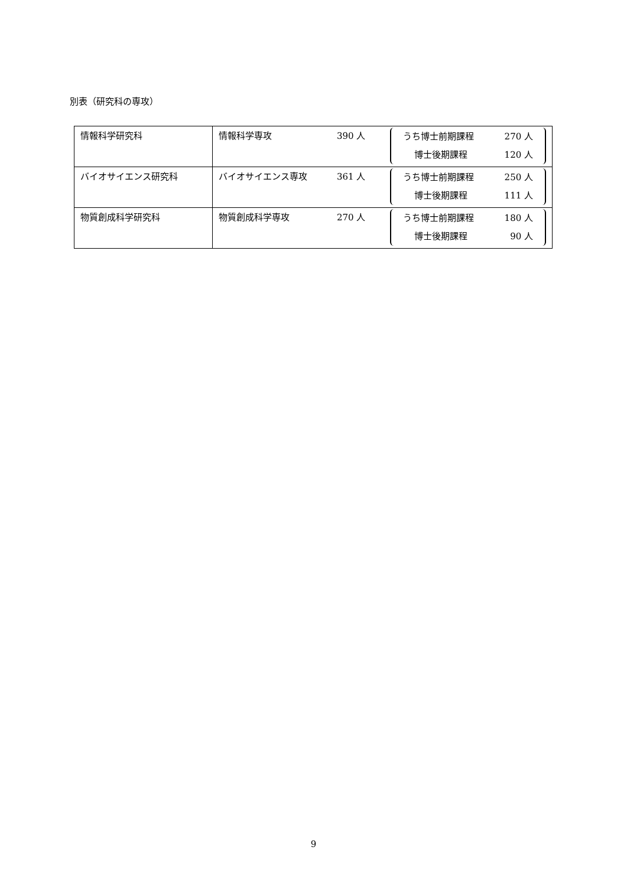別表（研究科の専攻）
| 情報科学研究科 | 情報科学専攻 390 人 うち博士前期課程 270 人 博士後期課程 120 人 |
| バイオサイエンス研究科 | バイオサイエンス専攻 361 人 うち博士前期課程 250 人 博士後期課程 111 人 |
| 物質創成科学研究科 | 物質創成科学専攻 270 人 うち博士前期課程 180 人 博士後期課程 90 人 |
9